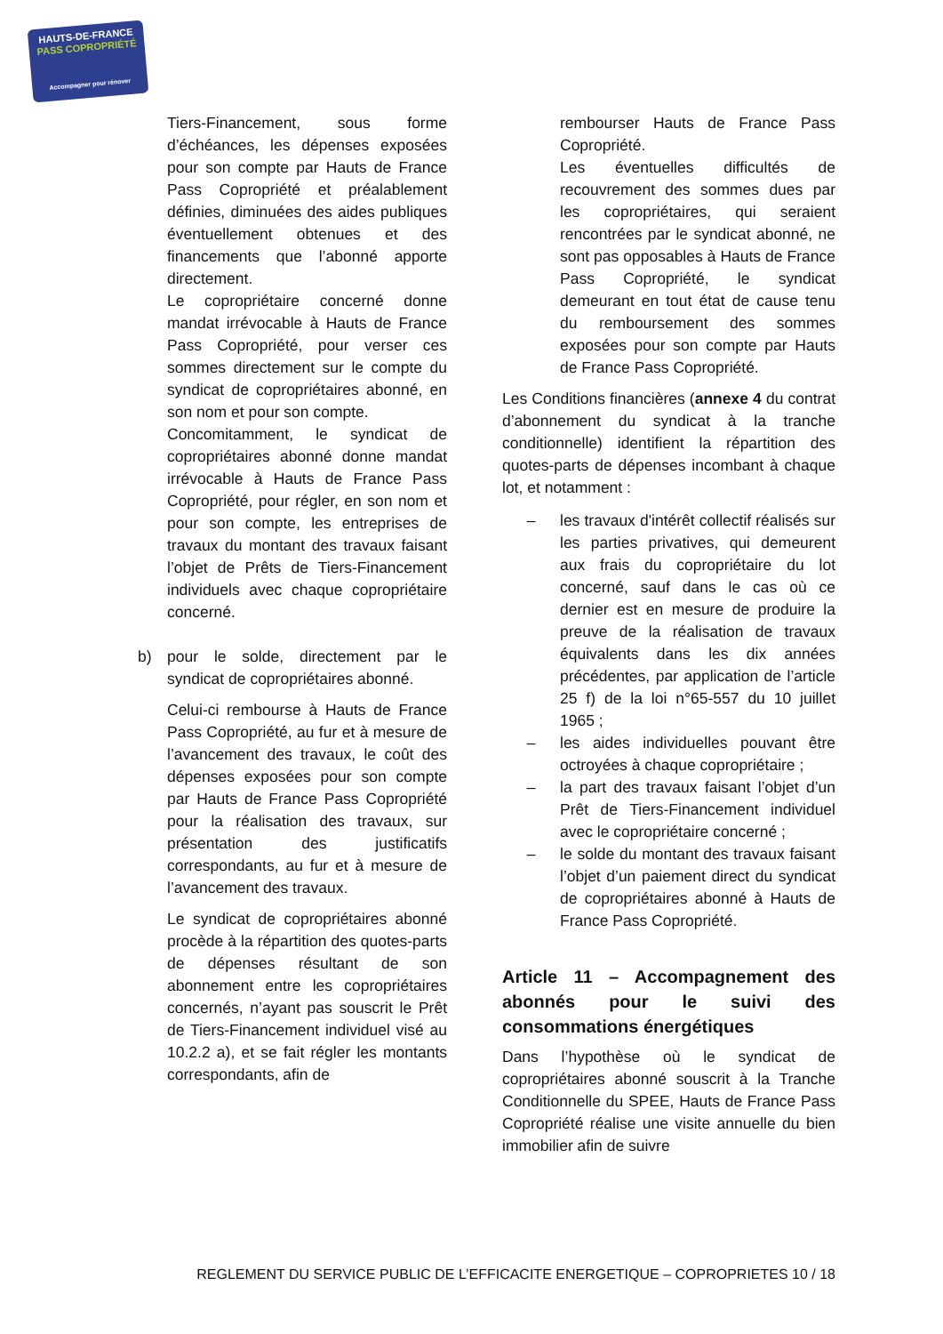HAUTS-DE-FRANCE
PASS COPROPRIÉTÉ
Accompagner pour rénover
Tiers-Financement, sous forme d’échéances, les dépenses exposées pour son compte par Hauts de France Pass Copropriété et préalablement définies, diminuées des aides publiques éventuellement obtenues et des financements que l’abonné apporte directement.
Le copropriétaire concerné donne mandat irrévocable à Hauts de France Pass Copropriété, pour verser ces sommes directement sur le compte du syndicat de copropriétaires abonné, en son nom et pour son compte.
Concomitamment, le syndicat de copropriétaires abonné donne mandat irrévocable à Hauts de France Pass Copropriété, pour régler, en son nom et pour son compte, les entreprises de travaux du montant des travaux faisant l’objet de Prêts de Tiers-Financement individuels avec chaque copropriétaire concerné.
b) pour le solde, directement par le syndicat de copropriétaires abonné.
Celui-ci rembourse à Hauts de France Pass Copropriété, au fur et à mesure de l’avancement des travaux, le coût des dépenses exposées pour son compte par Hauts de France Pass Copropriété pour la réalisation des travaux, sur présentation des justificatifs correspondants, au fur et à mesure de l’avancement des travaux.
Le syndicat de copropriétaires abonné procède à la répartition des quotes-parts de dépenses résultant de son abonnement entre les copropriétaires concernés, n’ayant pas souscrit le Prêt de Tiers-Financement individuel visé au 10.2.2 a), et se fait régler les montants correspondants, afin de
rembourser Hauts de France Pass Copropriété.
Les éventuelles difficultés de recouvrement des sommes dues par les copropriétaires, qui seraient rencontrées par le syndicat abonné, ne sont pas opposables à Hauts de France Pass Copropriété, le syndicat demeurant en tout état de cause tenu du remboursement des sommes exposées pour son compte par Hauts de France Pass Copropriété.
Les Conditions financières (annexe 4 du contrat d’abonnement du syndicat à la tranche conditionnelle) identifient la répartition des quotes-parts de dépenses incombant à chaque lot, et notamment :
– les travaux d'intérêt collectif réalisés sur les parties privatives, qui demeurent aux frais du copropriétaire du lot concerné, sauf dans le cas où ce dernier est en mesure de produire la preuve de la réalisation de travaux équivalents dans les dix années précédentes, par application de l’article 25 f) de la loi n°65-557 du 10 juillet 1965 ;
– les aides individuelles pouvant être octroyées à chaque copropriétaire ;
– la part des travaux faisant l’objet d’un Prêt de Tiers-Financement individuel avec le copropriétaire concerné ;
– le solde du montant des travaux faisant l’objet d’un paiement direct du syndicat de copropriétaires abonné à Hauts de France Pass Copropriété.
Article 11 – Accompagnement des abonnés pour le suivi des consommations énergétiques
Dans l’hypothèse où le syndicat de copropriétaires abonné souscrit à la Tranche Conditionnelle du SPEE, Hauts de France Pass Copropriété réalise une visite annuelle du bien immobilier afin de suivre
REGLEMENT DU SERVICE PUBLIC DE L’EFFICACITE ENERGETIQUE – COPROPRIETES 10 / 18